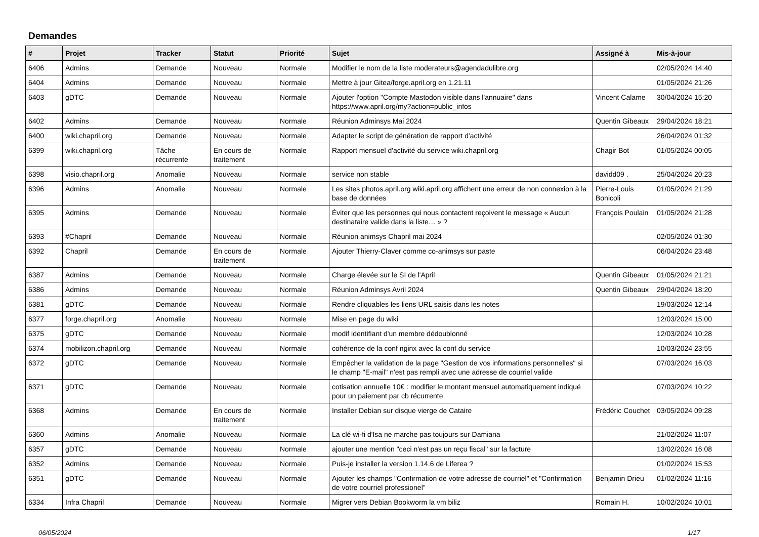Demandes
| # | Projet | Tracker | Statut | Priorité | Sujet | Assigné à | Mis-à-jour |
| --- | --- | --- | --- | --- | --- | --- | --- |
| 6406 | Admins | Demande | Nouveau | Normale | Modifier le nom de la liste moderateurs@agendadulibre.org | | 02/05/2024 14:40 |
| 6404 | Admins | Demande | Nouveau | Normale | Mettre à jour Gitea/forge.april.org en 1.21.11 | | 01/05/2024 21:26 |
| 6403 | gDTC | Demande | Nouveau | Normale | Ajouter l'option "Compte Mastodon visible dans l'annuaire" dans https://www.april.org/my?action=public_infos | Vincent Calame | 30/04/2024 15:20 |
| 6402 | Admins | Demande | Nouveau | Normale | Réunion Adminsys Mai 2024 | Quentin Gibeaux | 29/04/2024 18:21 |
| 6400 | wiki.chapril.org | Demande | Nouveau | Normale | Adapter le script de génération de rapport d'activité | | 26/04/2024 01:32 |
| 6399 | wiki.chapril.org | Tâche récurrente | En cours de traitement | Normale | Rapport mensuel d'activité du service wiki.chapril.org | Chagir Bot | 01/05/2024 00:05 |
| 6398 | visio.chapril.org | Anomalie | Nouveau | Normale | service non stable | davidd09 . | 25/04/2024 20:23 |
| 6396 | Admins | Anomalie | Nouveau | Normale | Les sites photos.april.org wiki.april.org affichent une erreur de non connexion à la base de données | Pierre-Louis Bonicoli | 01/05/2024 21:29 |
| 6395 | Admins | Demande | Nouveau | Normale | Éviter que les personnes qui nous contactent reçoivent le message « Aucun destinataire valide dans la liste… » ? | François Poulain | 01/05/2024 21:28 |
| 6393 | #Chapril | Demande | Nouveau | Normale | Réunion animsys Chapril mai 2024 | | 02/05/2024 01:30 |
| 6392 | Chapril | Demande | En cours de traitement | Normale | Ajouter Thierry-Claver comme co-animsys sur paste | | 06/04/2024 23:48 |
| 6387 | Admins | Demande | Nouveau | Normale | Charge élevée sur le SI de l'April | Quentin Gibeaux | 01/05/2024 21:21 |
| 6386 | Admins | Demande | Nouveau | Normale | Réunion Adminsys Avril 2024 | Quentin Gibeaux | 29/04/2024 18:20 |
| 6381 | gDTC | Demande | Nouveau | Normale | Rendre cliquables les liens URL saisis dans les notes | | 19/03/2024 12:14 |
| 6377 | forge.chapril.org | Anomalie | Nouveau | Normale | Mise en page du wiki | | 12/03/2024 15:00 |
| 6375 | gDTC | Demande | Nouveau | Normale | modif identifiant d'un membre dédoublonné | | 12/03/2024 10:28 |
| 6374 | mobilizon.chapril.org | Demande | Nouveau | Normale | cohérence de la conf nginx avec la conf du service | | 10/03/2024 23:55 |
| 6372 | gDTC | Demande | Nouveau | Normale | Empêcher la validation de la page "Gestion de vos informations personnelles" si le champ "E-mail" n'est pas rempli avec une adresse de courriel valide | | 07/03/2024 16:03 |
| 6371 | gDTC | Demande | Nouveau | Normale | cotisation annuelle 10€ : modifier le montant mensuel automatiquement indiqué pour un paiement par cb récurrente | | 07/03/2024 10:22 |
| 6368 | Admins | Demande | En cours de traitement | Normale | Installer Debian sur disque vierge de Cataire | Frédéric Couchet | 03/05/2024 09:28 |
| 6360 | Admins | Anomalie | Nouveau | Normale | La clé wi-fi d'Isa ne marche pas toujours sur Damiana | | 21/02/2024 11:07 |
| 6357 | gDTC | Demande | Nouveau | Normale | ajouter une mention "ceci n'est pas un reçu fiscal" sur la facture | | 13/02/2024 16:08 |
| 6352 | Admins | Demande | Nouveau | Normale | Puis-je installer la version 1.14.6 de Liferea ? | | 01/02/2024 15:53 |
| 6351 | gDTC | Demande | Nouveau | Normale | Ajouter les champs "Confirmation de votre adresse de courriel" et "Confirmation de votre courriel professionel" | Benjamin Drieu | 01/02/2024 11:16 |
| 6334 | Infra Chapril | Demande | Nouveau | Normale | Migrer vers Debian Bookworm la vm biliz | Romain H. | 10/02/2024 10:01 |
06/05/2024 1/17